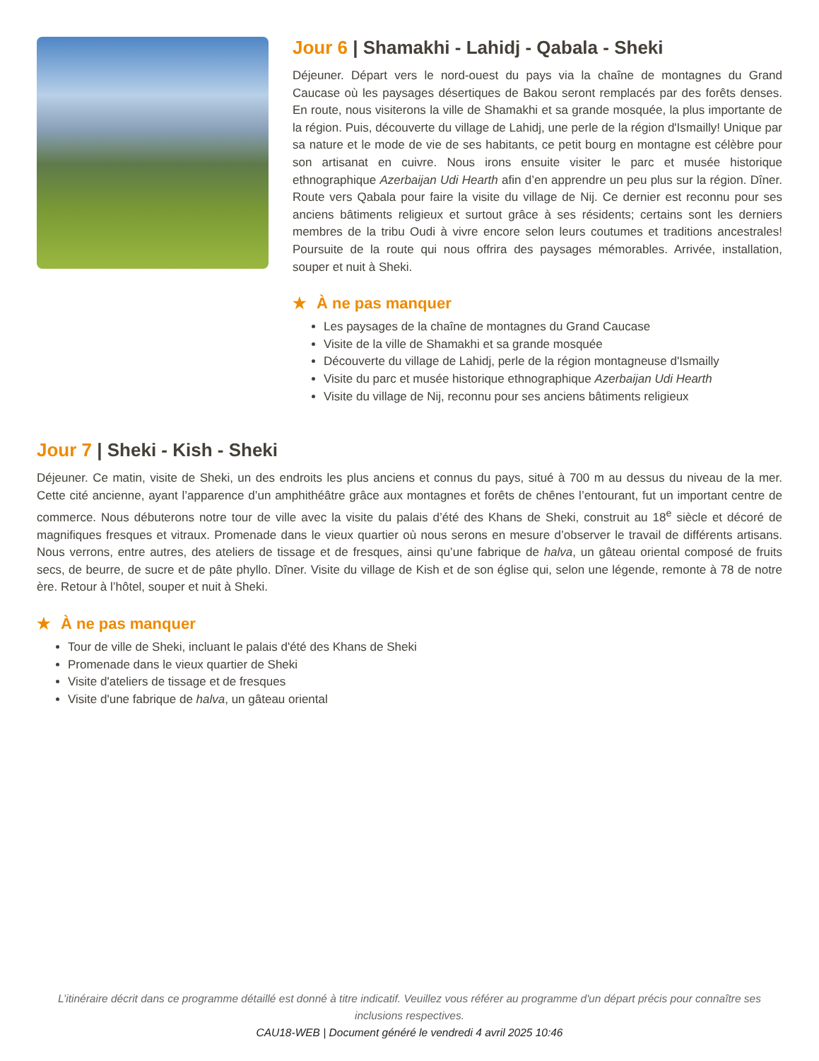Jour 6 | Shamakhi - Lahidj - Qabala - Sheki
Déjeuner. Départ vers le nord-ouest du pays via la chaîne de montagnes du Grand Caucase où les paysages désertiques de Bakou seront remplacés par des forêts denses. En route, nous visiterons la ville de Shamakhi et sa grande mosquée, la plus importante de la région. Puis, découverte du village de Lahidj, une perle de la région d'Ismailly! Unique par sa nature et le mode de vie de ses habitants, ce petit bourg en montagne est célèbre pour son artisanat en cuivre. Nous irons ensuite visiter le parc et musée historique ethnographique Azerbaijan Udi Hearth afin d’en apprendre un peu plus sur la région. Dîner. Route vers Qabala pour faire la visite du village de Nij. Ce dernier est reconnu pour ses anciens bâtiments religieux et surtout grâce à ses résidents; certains sont les derniers membres de la tribu Oudi à vivre encore selon leurs coutumes et traditions ancestrales! Poursuite de la route qui nous offrira des paysages mémorables. Arrivée, installation, souper et nuit à Sheki.
★ À ne pas manquer
Les paysages de la chaîne de montagnes du Grand Caucase
Visite de la ville de Shamakhi et sa grande mosquée
Découverte du village de Lahidj, perle de la région montagneuse d'Ismailly
Visite du parc et musée historique ethnographique Azerbaijan Udi Hearth
Visite du village de Nij, reconnu pour ses anciens bâtiments religieux
Jour 7 | Sheki - Kish - Sheki
Déjeuner. Ce matin, visite de Sheki, un des endroits les plus anciens et connus du pays, situé à 700 m au dessus du niveau de la mer. Cette cité ancienne, ayant l’apparence d’un amphithéâtre grâce aux montagnes et forêts de chênes l’entourant, fut un important centre de commerce. Nous débuterons notre tour de ville avec la visite du palais d’été des Khans de Sheki, construit au 18<sup>e</sup> siècle et décoré de magnifiques fresques et vitraux. Promenade dans le vieux quartier où nous serons en mesure d’observer le travail de différents artisans. Nous verrons, entre autres, des ateliers de tissage et de fresques, ainsi qu’une fabrique de halva, un gâteau oriental composé de fruits secs, de beurre, de sucre et de pâte phyllo. Dîner. Visite du village de Kish et de son église qui, selon une légende, remonte à 78 de notre ère. Retour à l’hôtel, souper et nuit à Sheki.
★ À ne pas manquer
Tour de ville de Sheki, incluant le palais d'été des Khans de Sheki
Promenade dans le vieux quartier de Sheki
Visite d'ateliers de tissage et de fresques
Visite d'une fabrique de halva, un gâteau oriental
L’itinéraire décrit dans ce programme détaillé est donné à titre indicatif. Veuillez vous référer au programme d'un départ précis pour connaître ses inclusions respectives.
CAU18-WEB | Document généré le vendredi 4 avril 2025 10:46